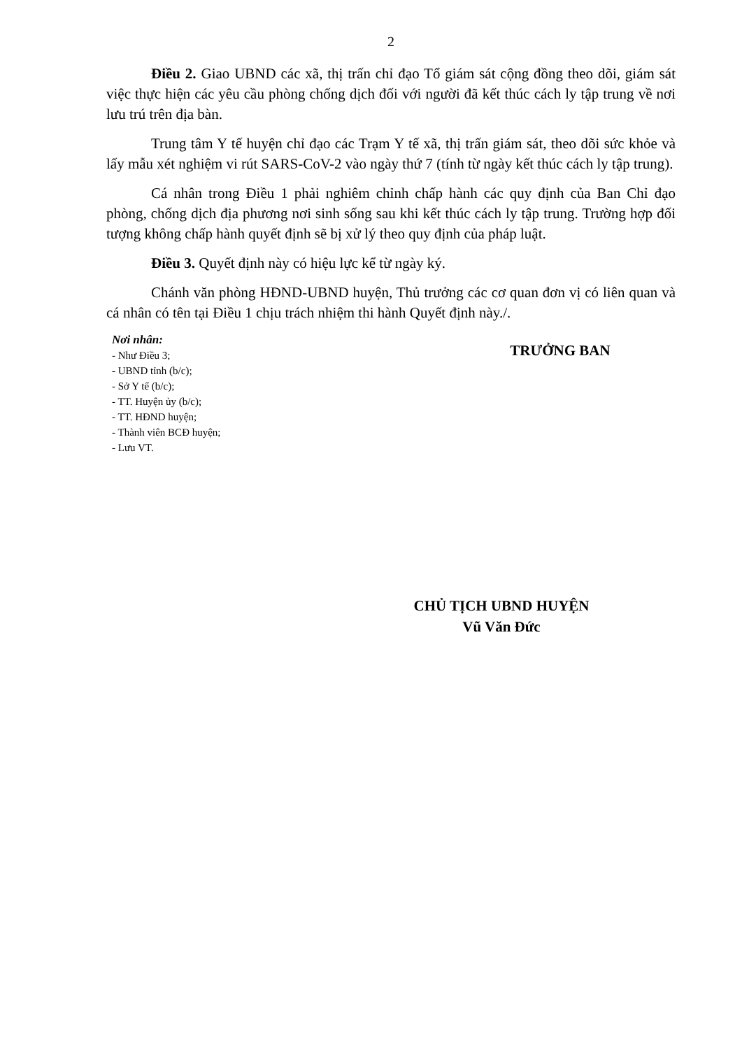2
Điều 2. Giao UBND các xã, thị trấn chỉ đạo Tổ giám sát cộng đồng theo dõi, giám sát việc thực hiện các yêu cầu phòng chống dịch đối với người đã kết thúc cách ly tập trung về nơi lưu trú trên địa bàn.
Trung tâm Y tế huyện chỉ đạo các Trạm Y tế xã, thị trấn giám sát, theo dõi sức khỏe và lấy mẫu xét nghiệm vi rút SARS-CoV-2 vào ngày thứ 7 (tính từ ngày kết thúc cách ly tập trung).
Cá nhân trong Điều 1 phải nghiêm chỉnh chấp hành các quy định của Ban Chỉ đạo phòng, chống dịch địa phương nơi sinh sống sau khi kết thúc cách ly tập trung. Trường hợp đối tượng không chấp hành quyết định sẽ bị xử lý theo quy định của pháp luật.
Điều 3. Quyết định này có hiệu lực kể từ ngày ký.
Chánh văn phòng HĐND-UBND huyện, Thủ trưởng các cơ quan đơn vị có liên quan và cá nhân có tên tại Điều 1 chịu trách nhiệm thi hành Quyết định này./.
Nơi nhân:
- Như Điều 3;
- UBND tỉnh (b/c);
- Sở Y tế (b/c);
- TT. Huyện ủy (b/c);
- TT. HĐND huyện;
- Thành viên BCĐ huyện;
- Lưu VT.
TRƯỞNG BAN
CHỦ TỊCH UBND HUYỆN
Vũ Văn Đức